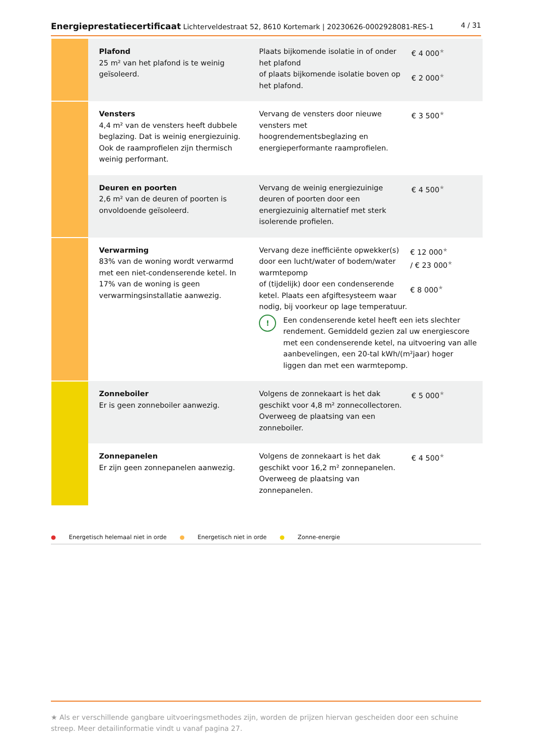Energieprestatiecertificaat Lichterveldestraat 52, 8610 Kortemark | 20230626-0002928081-RES-1
4 / 31
| | Plafond 25 m² van het plafond is te weinig geïsoleerd. | Plaats bijkomende isolatie in of onder het plafond of plaats bijkomende isolatie boven op het plafond. | € 4 000 ★ € 2 000 ★ |
| | Vensters 4,4 m² van de vensters heeft dubbele beglazing. Dat is weinig energiezuinig. Ook de raamprofielen zijn thermisch weinig performant. | Vervang de vensters door nieuwe vensters met hoogrendementsbeglazing en energieperformante raamprofielen. | € 3 500 ★ |
| | Deuren en poorten 2,6 m² van de deuren of poorten is onvoldoende geïsoleerd. | Vervang de weinig energiezuinige deuren of poorten door een energiezuinig alternatief met sterk isolerende profielen. | € 4 500 ★ |
| | Verwarming 83% van de woning wordt verwarmd met een niet-condenserende ketel. In 17% van de woning is geen verwarmingsinstallatie aanwezig. | Vervang deze inefficiënte opwekker(s) door een lucht/water of bodem/water warmtepomp of (tijdelijk) door een condenserende ketel. Plaats een afgiftesysteem waar nodig, bij voorkeur op lage temperatuur. € 12 000 ★ / € 23 000 ★ € 8 000 ★ ! Een condenserende ketel heeft een iets slechter rendement. Gemiddeld gezien zal uw energiescore met een condenserende ketel, na uitvoering van alle aanbevelingen, een 20-tal kWh/(m²jaar) hoger liggen dan met een warmtepomp. | |
| | Zonneboiler Er is geen zonneboiler aanwezig. | Volgens de zonnekaart is het dak geschikt voor 4,8 m² zonnecollectoren. Overweeg de plaatsing van een zonneboiler. | € 5 000 ★ |
| | Zonnepanelen Er zijn geen zonnepanelen aanwezig. | Volgens de zonnekaart is het dak geschikt voor 16,2 m² zonnepanelen. Overweeg de plaatsing van zonnepanelen. | € 4 500 ★ |
● Energetisch helemaal niet in orde ● Energetisch niet in orde ● Zonne-energie
★ Als er verschillende gangbare uitvoeringsmethodes zijn, worden de prijzen hiervan gescheiden door een schuine streep. Meer detailinformatie vindt u vanaf pagina 27.